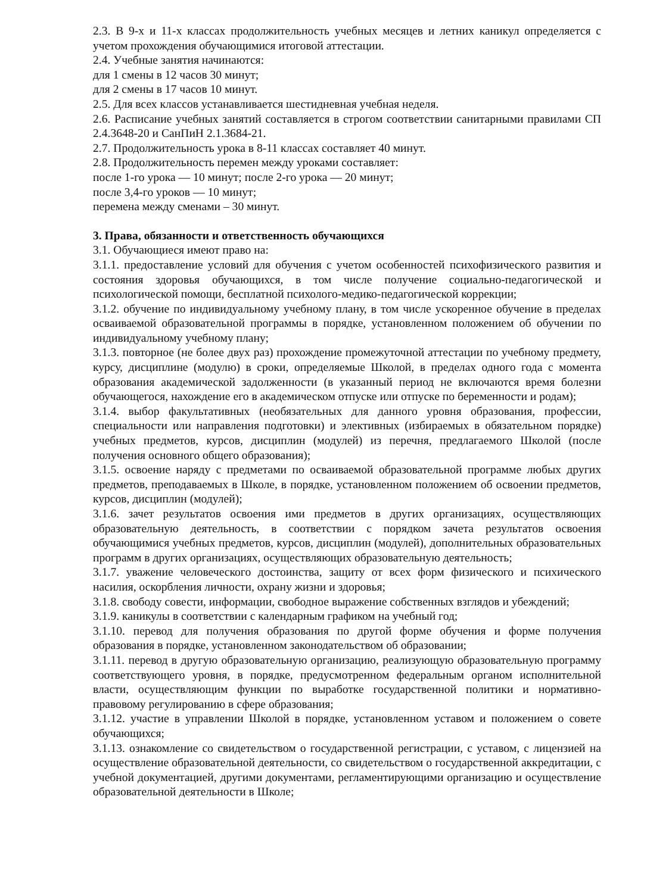2.3. В 9-х и 11-х классах продолжительность учебных месяцев и летних каникул определяется с учетом прохождения обучающимися итоговой аттестации.
2.4. Учебные занятия начинаются:
для 1 смены в 12 часов 30 минут;
для 2 смены в 17 часов 10 минут.
2.5. Для всех классов устанавливается шестидневная учебная неделя.
2.6. Расписание учебных занятий составляется в строгом соответствии санитарными правилами СП 2.4.3648-20 и СанПиН 2.1.3684-21.
2.7. Продолжительность урока в 8-11 классах составляет 40 минут.
2.8. Продолжительность перемен между уроками составляет:
после 1-го урока — 10 минут; после 2-го урока — 20 минут;
после 3,4-го уроков — 10 минут;
перемена между сменами – 30 минут.
3. Права, обязанности и ответственность обучающихся
3.1. Обучающиеся имеют право на:
3.1.1. предоставление условий для обучения с учетом особенностей психофизического развития и состояния здоровья обучающихся, в том числе получение социально-педагогической и психологической помощи, бесплатной психолого-медико-педагогической коррекции;
3.1.2. обучение по индивидуальному учебному плану, в том числе ускоренное обучение в пределах осваиваемой образовательной программы в порядке, установленном положением об обучении по индивидуальному учебному плану;
3.1.3. повторное (не более двух раз) прохождение промежуточной аттестации по учебному предмету, курсу, дисциплине (модулю) в сроки, определяемые Школой, в пределах одного года с момента образования академической задолженности (в указанный период не включаются время болезни обучающегося, нахождение его в академическом отпуске или отпуске по беременности и родам);
3.1.4. выбор факультативных (необязательных для данного уровня образования, профессии, специальности или направления подготовки) и элективных (избираемых в обязательном порядке) учебных предметов, курсов, дисциплин (модулей) из перечня, предлагаемого Школой (после получения основного общего образования);
3.1.5. освоение наряду с предметами по осваиваемой образовательной программе любых других предметов, преподаваемых в Школе, в порядке, установленном положением об освоении предметов, курсов, дисциплин (модулей);
3.1.6. зачет результатов освоения ими предметов в других организациях, осуществляющих образовательную деятельность, в соответствии с порядком зачета результатов освоения обучающимися учебных предметов, курсов, дисциплин (модулей), дополнительных образовательных программ в других организациях, осуществляющих образовательную деятельность;
3.1.7. уважение человеческого достоинства, защиту от всех форм физического и психического насилия, оскорбления личности, охрану жизни и здоровья;
3.1.8. свободу совести, информации, свободное выражение собственных взглядов и убеждений;
3.1.9. каникулы в соответствии с календарным графиком на учебный год;
3.1.10. перевод для получения образования по другой форме обучения и форме получения образования в порядке, установленном законодательством об образовании;
3.1.11. перевод в другую образовательную организацию, реализующую образовательную программу соответствующего уровня, в порядке, предусмотренном федеральным органом исполнительной власти, осуществляющим функции по выработке государственной политики и нормативно-правовому регулированию в сфере образования;
3.1.12. участие в управлении Школой в порядке, установленном уставом и положением о совете обучающихся;
3.1.13. ознакомление со свидетельством о государственной регистрации, с уставом, с лицензией на осуществление образовательной деятельности, со свидетельством о государственной аккредитации, с учебной документацией, другими документами, регламентирующими организацию и осуществление образовательной деятельности в Школе;